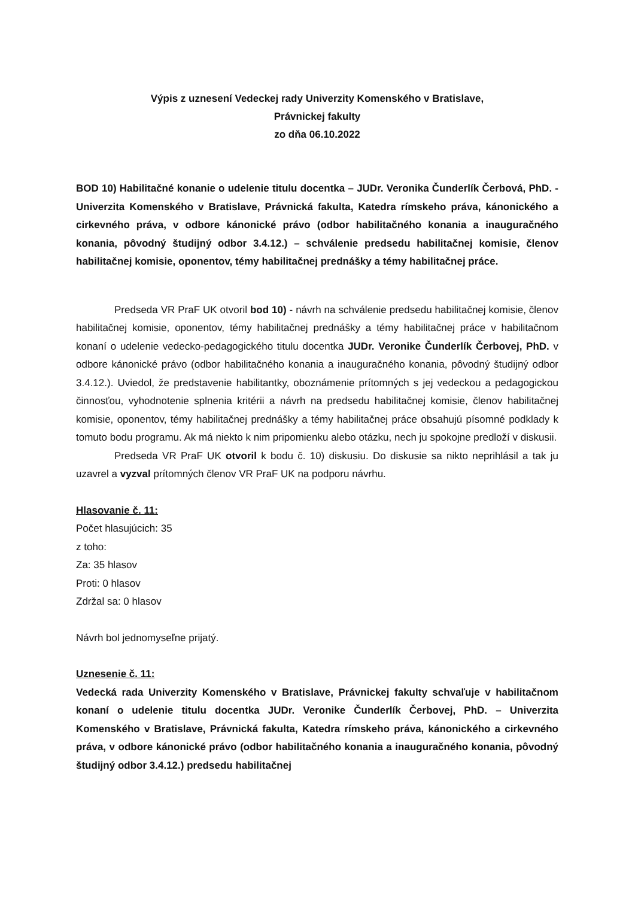Výpis z uznesení Vedeckej rady Univerzity Komenského v Bratislave,
Právnickej fakulty
zo dňa 06.10.2022
BOD 10) Habilitačné konanie o udelenie titulu docentka – JUDr. Veronika Čunderlík Čerbová, PhD. - Univerzita Komenského v Bratislave, Právnická fakulta, Katedra rímskeho práva, kánonického a cirkevného práva, v odbore kánonické právo (odbor habilitačného konania a inauguračného konania, pôvodný študijný odbor 3.4.12.) – schválenie predsedu habilitačnej komisie, členov habilitačnej komisie, oponentov, témy habilitačnej prednášky a témy habilitačnej práce.
Predseda VR PraF UK otvoril bod 10) - návrh na schválenie predsedu habilitačnej komisie, členov habilitačnej komisie, oponentov, témy habilitačnej prednášky a témy habilitačnej práce v habilitačnom konaní o udelenie vedecko-pedagogického titulu docentka JUDr. Veronike Čunderlík Čerbovej, PhD. v odbore kánonické právo (odbor habilitačného konania a inauguračného konania, pôvodný študijný odbor 3.4.12.). Uviedol, že predstavenie habilitantky, oboznámenie prítomných s jej vedeckou a pedagogickou činnosťou, vyhodnotenie splnenia kritérii a návrh na predsedu habilitačnej komisie, členov habilitačnej komisie, oponentov, témy habilitačnej prednášky a témy habilitačnej práce obsahujú písomné podklady k tomuto bodu programu. Ak má niekto k nim pripomienku alebo otázku, nech ju spokojne predloží v diskusii.
Predseda VR PraF UK otvoril k bodu č. 10) diskusiu. Do diskusie sa nikto neprihlásil a tak ju uzavrel a vyzval prítomných členov VR PraF UK na podporu návrhu.
Hlasovanie č. 11:
Počet hlasujúcich: 35
z toho:
Za: 35 hlasov
Proti: 0 hlasov
Zdržal sa: 0 hlasov
Návrh bol jednomyseľne prijatý.
Uznesenie č. 11:
Vedecká rada Univerzity Komenského v Bratislave, Právnickej fakulty schvaľuje v habilitačnom konaní o udelenie titulu docentka JUDr. Veronike Čunderlík Čerbovej, PhD. – Univerzita Komenského v Bratislave, Právnická fakulta, Katedra rímskeho práva, kánonického a cirkevného práva, v odbore kánonické právo (odbor habilitačného konania a inauguračného konania, pôvodný študijný odbor 3.4.12.) predsedu habilitačnej